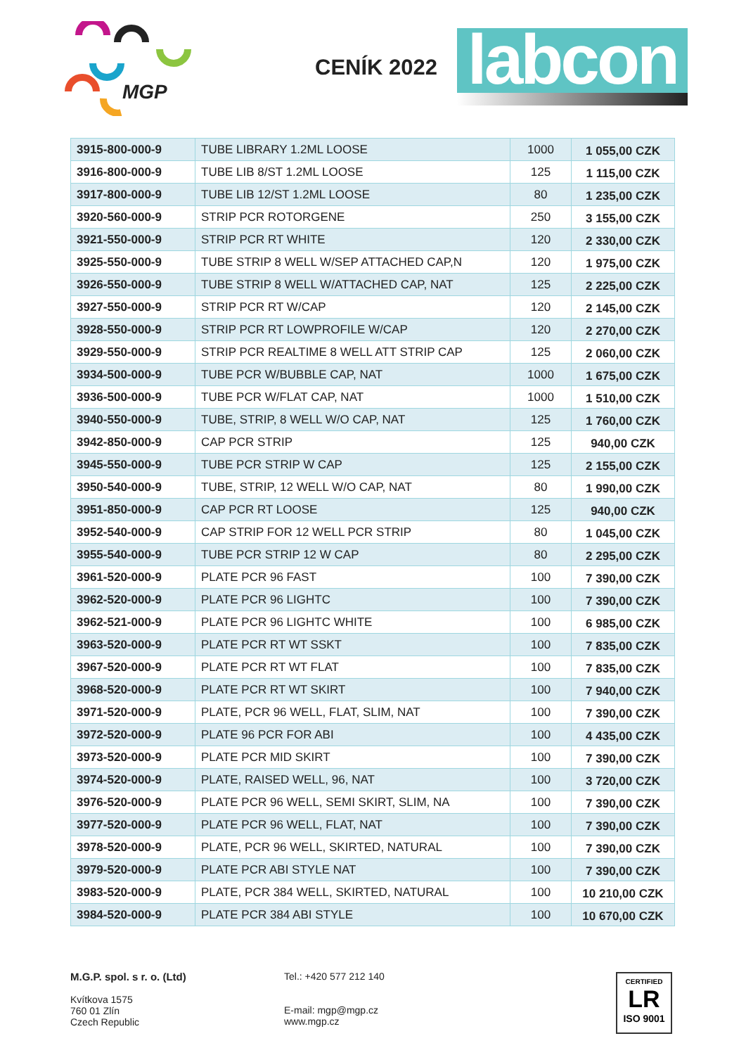MGP
CENÍK 2022
labcon
| 3915-800-000-9 | TUBE LIBRARY 1.2ML LOOSE | 1000 | 1 055,00 CZK |
| 3916-800-000-9 | TUBE LIB 8/ST 1.2ML LOOSE | 125 | 1 115,00 CZK |
| 3917-800-000-9 | TUBE LIB 12/ST 1.2ML LOOSE | 80 | 1 235,00 CZK |
| 3920-560-000-9 | STRIP PCR ROTORGENE | 250 | 3 155,00 CZK |
| 3921-550-000-9 | STRIP PCR RT WHITE | 120 | 2 330,00 CZK |
| 3925-550-000-9 | TUBE STRIP 8 WELL W/SEP ATTACHED CAP,N | 120 | 1 975,00 CZK |
| 3926-550-000-9 | TUBE STRIP 8 WELL W/ATTACHED CAP, NAT | 125 | 2 225,00 CZK |
| 3927-550-000-9 | STRIP PCR RT W/CAP | 120 | 2 145,00 CZK |
| 3928-550-000-9 | STRIP PCR RT LOWPROFILE W/CAP | 120 | 2 270,00 CZK |
| 3929-550-000-9 | STRIP PCR REALTIME 8 WELL ATT STRIP CAP | 125 | 2 060,00 CZK |
| 3934-500-000-9 | TUBE PCR W/BUBBLE CAP, NAT | 1000 | 1 675,00 CZK |
| 3936-500-000-9 | TUBE PCR W/FLAT CAP, NAT | 1000 | 1 510,00 CZK |
| 3940-550-000-9 | TUBE, STRIP, 8 WELL W/O CAP, NAT | 125 | 1 760,00 CZK |
| 3942-850-000-9 | CAP PCR STRIP | 125 | 940,00 CZK |
| 3945-550-000-9 | TUBE PCR STRIP W CAP | 125 | 2 155,00 CZK |
| 3950-540-000-9 | TUBE, STRIP, 12 WELL W/O CAP, NAT | 80 | 1 990,00 CZK |
| 3951-850-000-9 | CAP PCR RT LOOSE | 125 | 940,00 CZK |
| 3952-540-000-9 | CAP STRIP FOR 12 WELL PCR STRIP | 80 | 1 045,00 CZK |
| 3955-540-000-9 | TUBE PCR STRIP 12 W CAP | 80 | 2 295,00 CZK |
| 3961-520-000-9 | PLATE PCR 96 FAST | 100 | 7 390,00 CZK |
| 3962-520-000-9 | PLATE PCR 96 LIGHTC | 100 | 7 390,00 CZK |
| 3962-521-000-9 | PLATE PCR 96 LIGHTC WHITE | 100 | 6 985,00 CZK |
| 3963-520-000-9 | PLATE PCR RT WT SSKT | 100 | 7 835,00 CZK |
| 3967-520-000-9 | PLATE PCR RT WT FLAT | 100 | 7 835,00 CZK |
| 3968-520-000-9 | PLATE PCR RT WT SKIRT | 100 | 7 940,00 CZK |
| 3971-520-000-9 | PLATE, PCR 96 WELL, FLAT, SLIM, NAT | 100 | 7 390,00 CZK |
| 3972-520-000-9 | PLATE 96 PCR FOR ABI | 100 | 4 435,00 CZK |
| 3973-520-000-9 | PLATE PCR MID SKIRT | 100 | 7 390,00 CZK |
| 3974-520-000-9 | PLATE, RAISED WELL, 96, NAT | 100 | 3 720,00 CZK |
| 3976-520-000-9 | PLATE PCR 96 WELL, SEMI SKIRT, SLIM, NA | 100 | 7 390,00 CZK |
| 3977-520-000-9 | PLATE PCR 96 WELL, FLAT, NAT | 100 | 7 390,00 CZK |
| 3978-520-000-9 | PLATE, PCR 96 WELL, SKIRTED, NATURAL | 100 | 7 390,00 CZK |
| 3979-520-000-9 | PLATE PCR ABI STYLE NAT | 100 | 7 390,00 CZK |
| 3983-520-000-9 | PLATE, PCR 384 WELL, SKIRTED, NATURAL | 100 | 10 210,00 CZK |
| 3984-520-000-9 | PLATE PCR 384 ABI STYLE | 100 | 10 670,00 CZK |
M.G.P. spol. s r. o. (Ltd)
Kvítkova 1575
760 01 Zlín
Czech Republic
Tel.: +420 577 212 140
E-mail: mgp@mgp.cz
www.mgp.cz
CERTIFIED
LR
ISO 9001